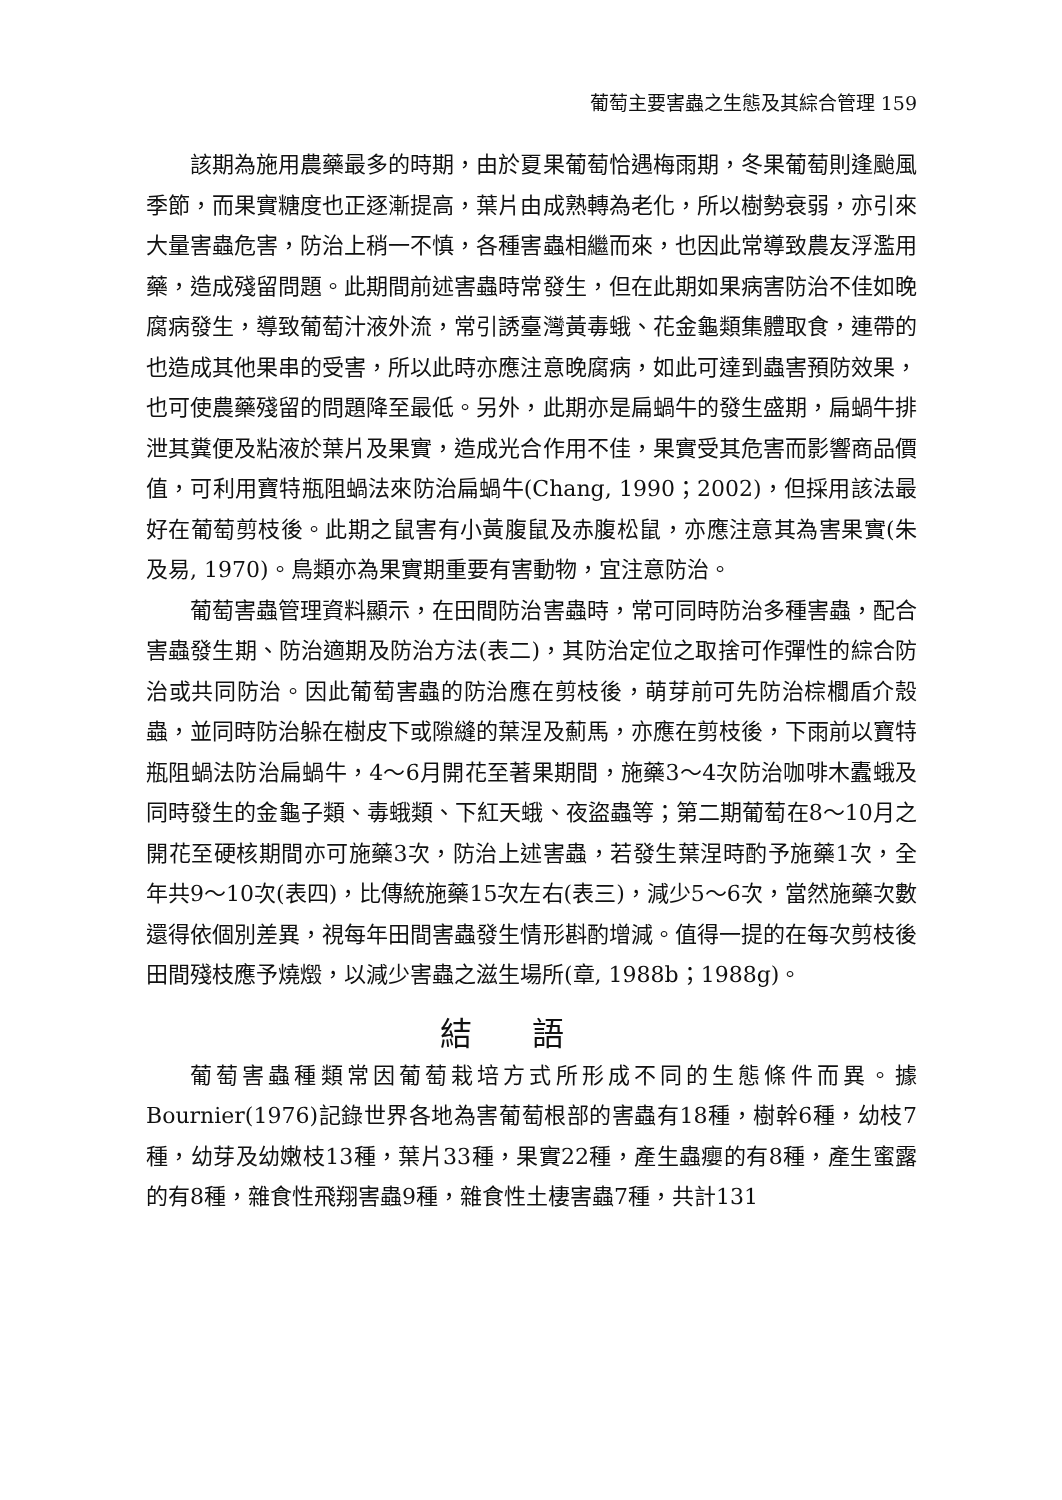葡萄主要害蟲之生態及其綜合管理 159
該期為施用農藥最多的時期，由於夏果葡萄恰遇梅雨期，冬果葡萄則逢颱風季節，而果實糖度也正逐漸提高，葉片由成熟轉為老化，所以樹勢衰弱，亦引來大量害蟲危害，防治上稍一不慎，各種害蟲相繼而來，也因此常導致農友浮濫用藥，造成殘留問題。此期間前述害蟲時常發生，但在此期如果病害防治不佳如晚腐病發生，導致葡萄汁液外流，常引誘臺灣黃毒蛾、花金龜類集體取食，連帶的也造成其他果串的受害，所以此時亦應注意晚腐病，如此可達到蟲害預防效果，也可使農藥殘留的問題降至最低。另外，此期亦是扁蝸牛的發生盛期，扁蝸牛排泄其糞便及粘液於葉片及果實，造成光合作用不佳，果實受其危害而影響商品價值，可利用寶特瓶阻蝸法來防治扁蝸牛(Chang, 1990；2002)，但採用該法最好在葡萄剪枝後。此期之鼠害有小黃腹鼠及赤腹松鼠，亦應注意其為害果實(朱及易, 1970)。鳥類亦為果實期重要有害動物，宜注意防治。
葡萄害蟲管理資料顯示，在田間防治害蟲時，常可同時防治多種害蟲，配合害蟲發生期、防治適期及防治方法(表二)，其防治定位之取捨可作彈性的綜合防治或共同防治。因此葡萄害蟲的防治應在剪枝後，萌芽前可先防治棕櫚盾介殼蟲，並同時防治躲在樹皮下或隙縫的葉涅及薊馬，亦應在剪枝後，下雨前以寶特瓶阻蝸法防治扁蝸牛，4～6月開花至著果期間，施藥3～4次防治咖啡木蠹蛾及同時發生的金龜子類、毒蛾類、下紅天蛾、夜盜蟲等；第二期葡萄在8～10月之開花至硬核期間亦可施藥3次，防治上述害蟲，若發生葉涅時酌予施藥1次，全年共9～10次(表四)，比傳統施藥15次左右(表三)，減少5～6次，當然施藥次數還得依個別差異，視每年田間害蟲發生情形斟酌增減。值得一提的在每次剪枝後田間殘枝應予燒燬，以減少害蟲之滋生場所(章, 1988b；1988g)。
結語
葡萄害蟲種類常因葡萄栽培方式所形成不同的生態條件而異。據Bournier(1976)記錄世界各地為害葡萄根部的害蟲有18種，樹幹6種，幼枝7種，幼芽及幼嫩枝13種，葉片33種，果實22種，產生蟲癭的有8種，產生蜜露的有8種，雜食性飛翔害蟲9種，雜食性土棲害蟲7種，共計131